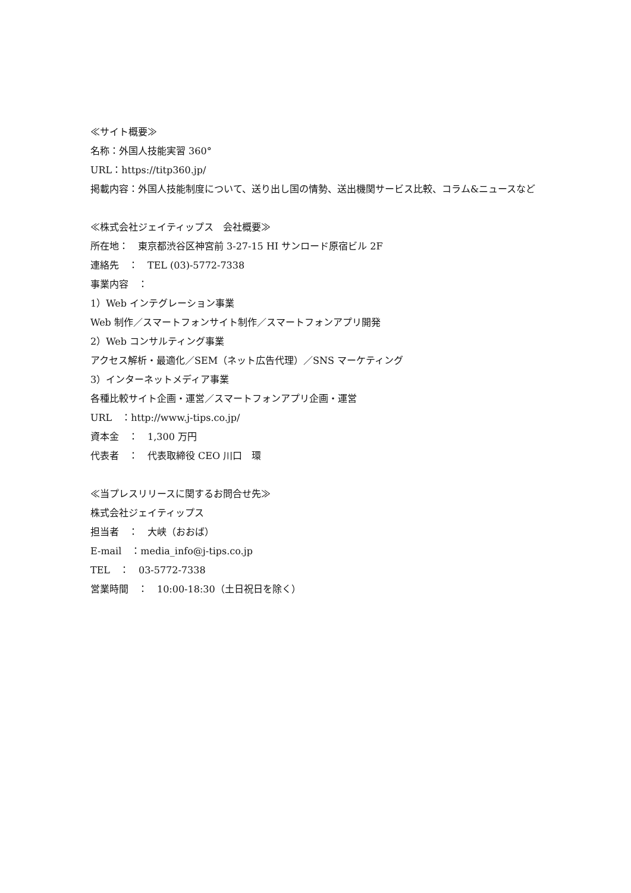≪サイト概要≫
名称：外国人技能実習 360°
URL：https://titp360.jp/
掲載内容：外国人技能制度について、送り出し国の情勢、送出機関サービス比較、コラム&ニュースなど
≪株式会社ジェイティップス　会社概要≫
所在地：　東京都渋谷区神宮前 3-27-15 HI サンロード原宿ビル 2F
連絡先　：　TEL (03)-5772-7338
事業内容　：
1）Web インテグレーション事業
Web 制作／スマートフォンサイト制作／スマートフォンアプリ開発
2）Web コンサルティング事業
アクセス解析・最適化／SEM（ネット広告代理）／SNS マーケティング
3）インターネットメディア事業
各種比較サイト企画・運営／スマートフォンアプリ企画・運営
URL　：http://www.j-tips.co.jp/
資本金　：　1,300 万円
代表者　：　代表取締役 CEO 川口　環
≪当プレスリリースに関するお問合せ先≫
株式会社ジェイティップス
担当者　：　大峡（おおば）
E-mail　：media_info@j-tips.co.jp
TEL　：　03-5772-7338
営業時間　：　10:00-18:30（土日祝日を除く）